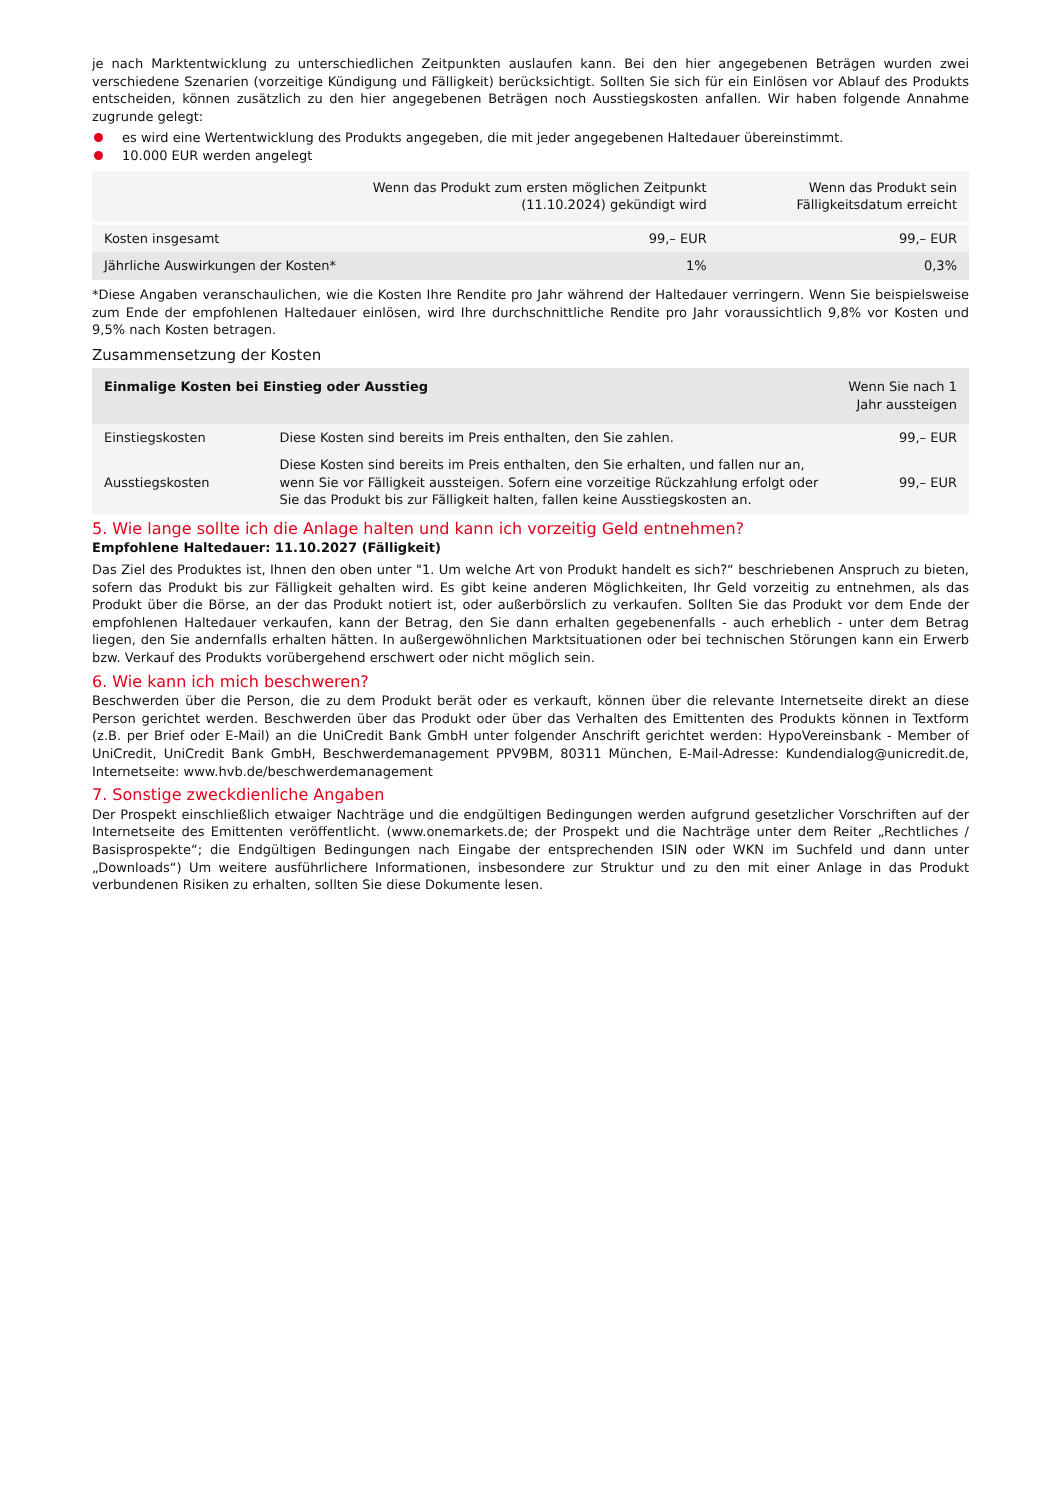je nach Marktentwicklung zu unterschiedlichen Zeitpunkten auslaufen kann. Bei den hier angegebenen Beträgen wurden zwei verschiedene Szenarien (vorzeitige Kündigung und Fälligkeit) berücksichtigt. Sollten Sie sich für ein Einlösen vor Ablauf des Produkts entscheiden, können zusätzlich zu den hier angegebenen Beträgen noch Ausstiegskosten anfallen. Wir haben folgende Annahme zugrunde gelegt:
es wird eine Wertentwicklung des Produkts angegeben, die mit jeder angegebenen Haltedauer übereinstimmt.
10.000 EUR werden angelegt
| | Wenn das Produkt zum ersten möglichen Zeitpunkt (11.10.2024) gekündigt wird | Wenn das Produkt sein Fälligkeitsdatum erreicht |
| --- | --- | --- |
| Kosten insgesamt | 99,– EUR | 99,– EUR |
| Jährliche Auswirkungen der Kosten* | 1% | 0,3% |
*Diese Angaben veranschaulichen, wie die Kosten Ihre Rendite pro Jahr während der Haltedauer verringern. Wenn Sie beispielsweise zum Ende der empfohlenen Haltedauer einlösen, wird Ihre durchschnittliche Rendite pro Jahr voraussichtlich 9,8% vor Kosten und 9,5% nach Kosten betragen.
Zusammensetzung der Kosten
| Einmalige Kosten bei Einstieg oder Ausstieg | | Wenn Sie nach 1 Jahr aussteigen |
| --- | --- | --- |
| Einstiegskosten | Diese Kosten sind bereits im Preis enthalten, den Sie zahlen. | 99,– EUR |
| Ausstiegskosten | Diese Kosten sind bereits im Preis enthalten, den Sie erhalten, und fallen nur an, wenn Sie vor Fälligkeit aussteigen. Sofern eine vorzeitige Rückzahlung erfolgt oder Sie das Produkt bis zur Fälligkeit halten, fallen keine Ausstiegskosten an. | 99,– EUR |
5. Wie lange sollte ich die Anlage halten und kann ich vorzeitig Geld entnehmen?
Empfohlene Haltedauer: 11.10.2027 (Fälligkeit)
Das Ziel des Produktes ist, Ihnen den oben unter "1. Um welche Art von Produkt handelt es sich?“ beschriebenen Anspruch zu bieten, sofern das Produkt bis zur Fälligkeit gehalten wird. Es gibt keine anderen Möglichkeiten, Ihr Geld vorzeitig zu entnehmen, als das Produkt über die Börse, an der das Produkt notiert ist, oder außerbörslich zu verkaufen. Sollten Sie das Produkt vor dem Ende der empfohlenen Haltedauer verkaufen, kann der Betrag, den Sie dann erhalten gegebenenfalls - auch erheblich - unter dem Betrag liegen, den Sie andernfalls erhalten hätten. In außergewöhnlichen Marktsituationen oder bei technischen Störungen kann ein Erwerb bzw. Verkauf des Produkts vorübergehend erschwert oder nicht möglich sein.
6. Wie kann ich mich beschweren?
Beschwerden über die Person, die zu dem Produkt berät oder es verkauft, können über die relevante Internetseite direkt an diese Person gerichtet werden. Beschwerden über das Produkt oder über das Verhalten des Emittenten des Produkts können in Textform (z.B. per Brief oder E-Mail) an die UniCredit Bank GmbH unter folgender Anschrift gerichtet werden: HypoVereinsbank - Member of UniCredit, UniCredit Bank GmbH, Beschwerdemanagement PPV9BM, 80311 München, E-Mail-Adresse: Kundendialog@unicredit.de, Internetseite: www.hvb.de/beschwerdemanagement
7. Sonstige zweckdienliche Angaben
Der Prospekt einschließlich etwaiger Nachträge und die endgültigen Bedingungen werden aufgrund gesetzlicher Vorschriften auf der Internetseite des Emittenten veröffentlicht. (www.onemarkets.de; der Prospekt und die Nachträge unter dem Reiter „Rechtliches / Basisprospekte“; die Endgültigen Bedingungen nach Eingabe der entsprechenden ISIN oder WKN im Suchfeld und dann unter „Downloads“) Um weitere ausführlichere Informationen, insbesondere zur Struktur und zu den mit einer Anlage in das Produkt verbundenen Risiken zu erhalten, sollten Sie diese Dokumente lesen.